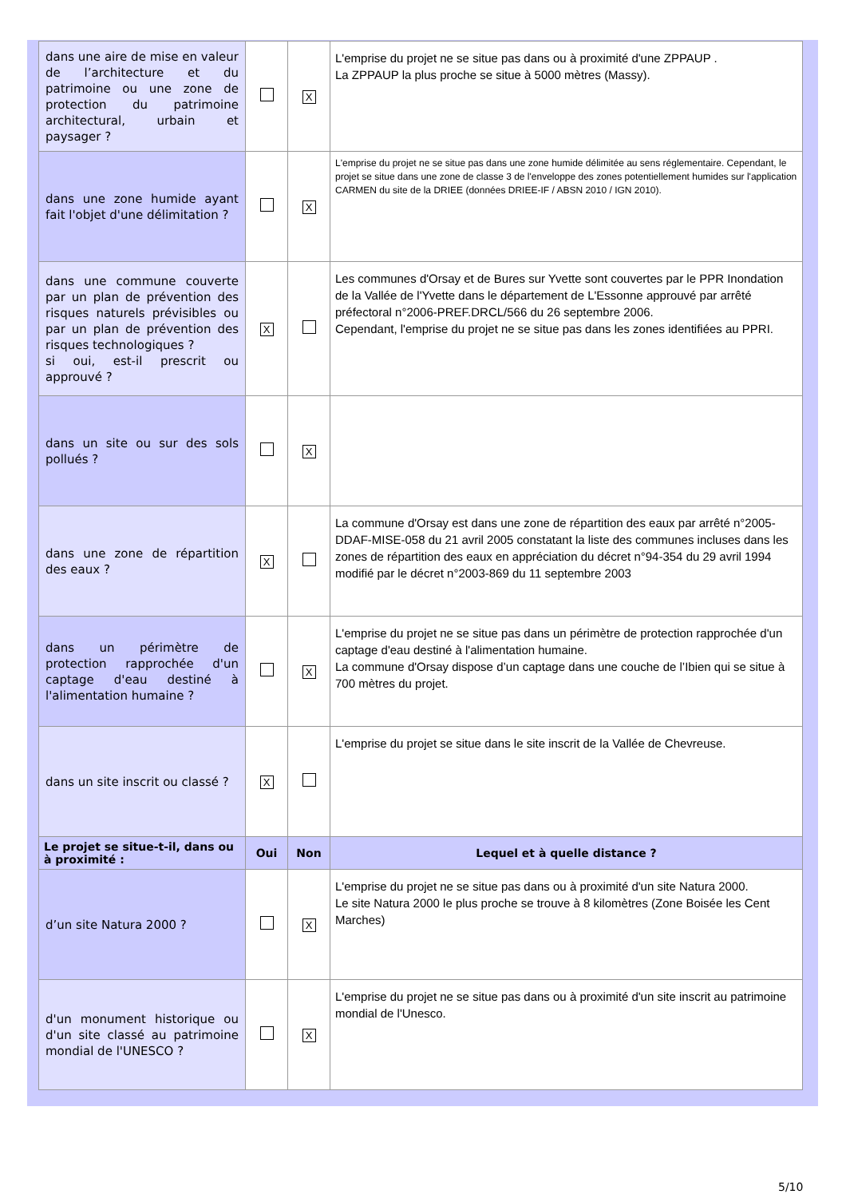| dans une aire de mise en valeur de l’architecture et du patrimoine ou une zone de protection du patrimoine architectural, urbain et paysager ? | | X | L'emprise du projet ne se situe pas dans ou à proximité d'une ZPPAUP . La ZPPAUP la plus proche se situe à 5000 mètres (Massy). |
| dans une zone humide ayant fait l'objet d'une délimitation ? | | X | L'emprise du projet ne se situe pas dans une zone humide délimitée au sens réglementaire. Cependant, le projet se situe dans une zone de classe 3 de l'enveloppe des zones potentiellement humides sur l'application CARMEN du site de la DRIEE (données DRIEE-IF / ABSN 2010 / IGN 2010). |
| dans une commune couverte par un plan de prévention des risques naturels prévisibles ou par un plan de prévention des risques technologiques ? si oui, est-il prescrit ou approuvé ? | X | | Les communes d'Orsay et de Bures sur Yvette sont couvertes par le PPR Inondation de la Vallée de l'Yvette dans le département de L'Essonne approuvé par arrêté préfectoral n°2006-PREF.DRCL/566 du 26 septembre 2006. Cependant, l'emprise du projet ne se situe pas dans les zones identifiées au PPRI. |
| dans un site ou sur des sols pollués ? | | X | |
| dans une zone de répartition des eaux ? | X | | La commune d'Orsay est dans une zone de répartition des eaux par arrêté n°2005-DDAF-MISE-058 du 21 avril 2005 constatant la liste des communes incluses dans les zones de répartition des eaux en appréciation du décret n°94-354 du 29 avril 1994 modifié par le décret n°2003-869 du 11 septembre 2003 |
| dans un périmètre de protection rapprochée d'un captage d'eau destiné à l'alimentation humaine ? | | X | L'emprise du projet ne se situe pas dans un périmètre de protection rapprochée d'un captage d'eau destiné à l'alimentation humaine. La commune d'Orsay dispose d’un captage dans une couche de l’Ibien qui se situe à 700 mètres du projet. |
| dans un site inscrit ou classé ? | X | | L'emprise du projet se situe dans le site inscrit de la Vallée de Chevreuse. |
| Le projet se situe-t-il, dans ou à proximité : | Oui | Non | Lequel et à quelle distance ? |
| d’un site Natura 2000 ? | | X | L'emprise du projet ne se situe pas dans ou à proximité d'un site Natura 2000. Le site Natura 2000 le plus proche se trouve à 8 kilomètres (Zone Boisée les Cent Marches) |
| d'un monument historique ou d'un site classé au patrimoine mondial de l'UNESCO ? | | X | L'emprise du projet ne se situe pas dans ou à proximité d'un site inscrit au patrimoine mondial de l'Unesco. |
5/10